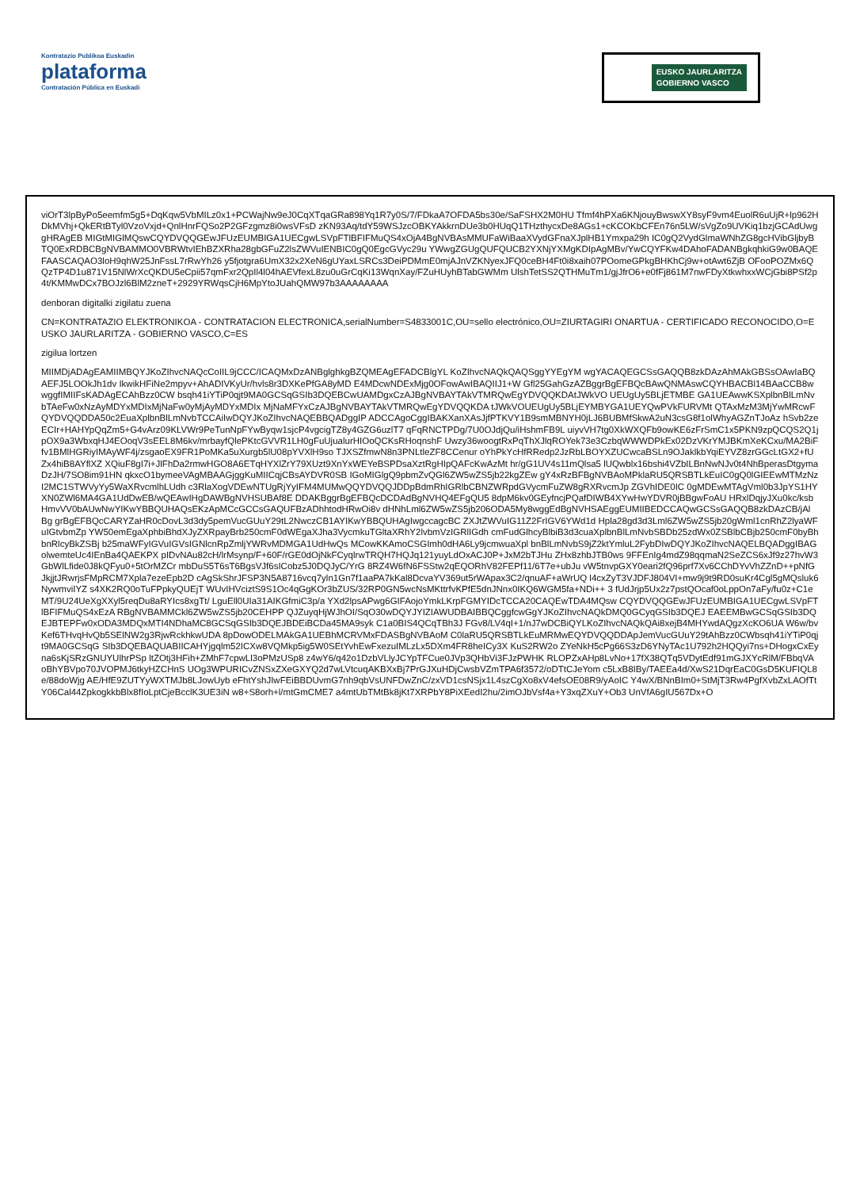Kontratazio Publikoa Euskadin
plataforma
Contratación Pública en Euskadi
EUSKO JAURLARITZA
GOBIERNO VASCO
viOrT3lpByPo5eemfm5g5+DqKqw5VbMILz0x1+PCWajNw9eJ0CqXTqaGRa898Yq1R7y0S/7/FDkaA7OFDA5bs30e/SaFSHX2M0HU Tfmf4hPXa6KNjouyBwswXY8syF9vm4EuolR6uUjR+lp962HDkMVhj+QkERtBTyl0VzoVxjd+QnlHnrFQSo2P2GFzgmz8i0wsVFsD zKN93Aq/tdY59WSJzcOBKYAkkrnDUe3b0HUqQ1THzthycxDe8AGs1+cKCOKbCFEn76n5LW/sVgZo9UVKiq1bzjGCAdUwggHRAgEB MIGtMIGlMQswCQYDVQQGEwJFUzEUMBIGA1UECgwLSVpFTlBFIFMuQS4xOjA4BgNVBAsMMUFaWiBaaXVydGFnaXJplHB1Ymxpa29h IC0gQ2VydGlmaWNhZG8gcHVibGljbyBTQ0ExRDBCBgNVBAMMO0VBRWtvIEhBZXRha28gbGFuZ2lsZWVuIENBIC0gQ0EgcGVyc29u YWwgZGUgQUFQUCB2YXNjYXMgKDIpAgMBv/YwCQYFKw4DAhoFADANBgkqhkiG9w0BAQEFAASCAQAO3loH9qhW25JnFssL7rRwYh26 y5fjotgra6UmX32x2XeN6gUYaxLSRCs3DeiPDMmE0mjAJnVZKNyexJFQ0ceBH4Ft0i8xaih07POomeGPkgBHKhCj9w+otAwt6ZjB OFooPOZMx6QQzTP4D1u871V15NlWrXcQKDU5eCpii57qmFxr2QpIl4l04hAEVfexL8zu0uGrCqKi13WqnXay/FZuHUyhBTabGWMm UlshTetSS2QTHMuTm1/gjJfrO6+e0fFj861M7nwFDyXtkwhxxWCjGbi8PSf2p4t/KMMwDCx7BOJzl6BlM2zneT+2929YRWqsCjH6MpYtoJUahQMW97b3AAAAAAAA
denboran digitalki zigilatu zuena
CN=KONTRATAZIO ELEKTRONIKOA - CONTRATACION ELECTRONICA,serialNumber=S4833001C,OU=sello electrónico,OU=ZIURTAGIRI ONARTUA - CERTIFICADO RECONOCIDO,O=EUSKO JAURLARITZA - GOBIERNO VASCO,C=ES
zigilua lortzen
MIIMDjADAgEAMIIMBQYJKoZIhvcNAQcCoIIL9jCCC/ICAQMxDzANBglghkgBZQMEAgEFADCBlgYL KoZIhvcNAQkQAQSggYYEgYM wgYACAQEGCSsGAQQB8zkDAzAhMAkGBSsOAwIaBQAEFJ5LOOkJh1dv IkwikHFiNe2mpyv+AhADIVKyUr/hvls8r3DXKePfGA8yMD E4MDcwNDExMjg0OFowAwIBAQIIJ1+W Gfl25GahGzAZBggrBgEFBQcBAwQNMAswCQYHBACBl14BAaCCB8wwggfIMIIFsKADAgECAhBzz0CW bsqh41iYTiP0qjt9MA0GCSqGSIb3DQEBCwUAMDgxCzAJBgNVBAYTAkVTMRQwEgYDVQQKDAtJWkVO UEUgUy5BLjETMBE GA1UEAwwKSXplbnBlLmNvbTAeFw0xNzAyMDYxMDIxMjNaFw0yMjAyMDYxMDIx MjNaMFYxCzAJBgNVBAYTAkVTMRQwEgYDVQQKDA tJWkVOUEUgUy5BLjEYMBYGA1UEYQwPVkFURVMt QTAxMzM3MjYwMRcwFQYDVQQDDA50c2EuaXplbnBlLmNvbTCCAiIwDQYJKoZIhvcNAQEBBQADggIP ADCCAgoCggIBAKXanXAsJjfPTKVY1B9smMBNYH0jLJ6BUBMfSkwA2uN3csG8f1olWhyAGZnTJoAz hSvb2ze ECIr+HAHYpQqZm5+G4vArz09KLVWr9PeTunNpFYwByqw1sjcP4vgcigTZ8y4GZG6uzlT7 qFqRNCTPDg/7U0OJdjQu/iHshmFB9L uiyvVH7tg0XkWXQFb9owKE6zFrSmC1x5PKN9zpQCQS2Q1j pOX9a3WbxqHJ4EOoqV3sEEL8M6kv/mrbayfQlePKtcGVVR1LH0gFuUjualurHIOoQCKsRHoqnshF Uwzy36woogtRxPqThXJlqROYek73e3CzbqWWWDPkEx02DzVKrYMJBKmXeKCxu/MA2BiFfv1BMlHGRiyIMAyWF4j/zsgaoEX9FR1PoMKa5uXurgb5lU08pYVXlH9so TJXSZfmwN8n3PNLtleZF8CCenur oYhPkYcHfRRedp2JzRbLBOYXZUCwcaBSLn9OJaklkbYqiEYVZ8zrGGcLtGX2+fUZx4hiB8AYflXZ XQiuF8gI7i+JlFhDa2rmwHGO8A6ETqHYXlZrY79XUzt9XnYxWEYeBSPDsaXztRgHIpQAFcKwAzMt hr/gG1UV4s11mQlsa5 lUQwblx16bshi4VZbILBnNwNJv0t4NhBperasDtgymaDzJH/7SO8im91HN qkxcO1bymeeVAgMBAAGjggKuMIICqjCBsAYDVR0SB IGoMIGlgQ9pbmZvQGl6ZW5wZS5jb22kgZEw gY4xRzBFBgNVBAoMPklaRU5QRSBTLkEuIC0gQ0lGIEEwMTMzNzI2MC1STWVyYy5WaXRvcmlhLUdh c3RlaXogVDEwNTUgRjYyIFM4MUMwQQYDVQQJDDpBdmRhIGRlbCBNZWRpdGVycmFuZW8gRXRvcmJp ZGVhIDE0IC 0gMDEwMTAgVml0b3JpYS1HYXN0ZWl6MA4GA1UdDwEB/wQEAwIHgDAWBgNVHSUBAf8E DDAKBggrBgEFBQcDCDAdBgNVHQ4EFgQU5 8dpM6kv0GEyfncjPQafDIWB4XYwHwYDVR0jBBgwFoAU HRxlDqjyJXu0kc/ksbHmvVV0bAUwNwYIKwYBBQUHAQsEKzApMCcGCCsGAQUFBzADhhtodHRwOi8v dHNhLml6ZW5wZS5jb206ODA5My8wggEdBgNVHSAEggEUMIIBEDCCAQwGCSsGAQQB8zkDAzCB/jAl Bg grBgEFBQcCARYZaHR0cDovL3d3dy5pemVucGUuY29tL2NwczCB1AYIKwYBBQUHAgIwgccagcBC ZXJtZWVuIG11Z2FrIGV6YWd1d Hpla28gd3d3Lml6ZW5wZS5jb20gWml1cnRhZ2lyaWFuIGtvbmZp YW50emEgaXphbiBhdXJyZXRpayBrb250cmF0dWEgaXJha3VycmkuTGltaXRhY2lvbmVzIGRlIGdh cmFudGlhcyBlbiB3d3cuaXplbnBlLmNvbSBDb25zdWx0ZSBlbCBjb250cmF0byBhbnRlcyBkZSBj b25maWFyIGVuIGVsIGNlcnRpZmljYWRvMDMGA1UdHwQs MCowKKAmoCSGImh0dHA6Ly9jcmwuaXpl bnBlLmNvbS9jZ2ktYmluL2FybDIwDQYJKoZIhvcNAQELBQADggIBAGolwemteUc4IEnBa4QAEKPX pIDvNAu82cH/lrMsynp/F+60F/rGE0dOjNkFCyqlrwTRQH7HQJq121yuyLdOxACJ0P+JxM2bTJHu ZHx8zhbJTB0ws 9FFEnIg4mdZ98qqmaN2SeZCS6xJf9z27hvW3GbWlLfide0J8kQFyu0+5tOrMZCr mbDuS5T6sT6BgsVJf6sICobz5J0DQJyC/YrG 8RZ4W6fN6FSStw2qEQORhV82FEPf11/6T7e+ubJu vW5tnvpGXY0eari2fQ96prf7Xv6CChDYvVhZZnD++pNfGJkjjtJRwrjsFMpRCM7Xpla7ezeEpb2D cAgSkShrJFSP3N5A8716vcq7yln1Gn7f1aaPA7kKal8DcvaYV369ut5rWApax3C2/qnuAF+aWrUQ l4cxZyT3VJDFJ804VI+mw9j9t9RD0suKr4Cgl5gMQsluk6NywmviIYZ s4XK2RQ0oTuFPpkyQUEjT WUvIHVciztS9S1Oc4qGgKOr3bZUS/32RP0GN5wcNsMKttrfvKPfE5dnJNnx0IKQ6WGM5fa+NDi++ 3 fUdJrjp5Ux2z7pstQOcaf0oLppOn7aFy/fu0z+C1eMT/9U24UeXgXXyl5reqDu8aRYIcs8xgTt/ LguEll0UIa31AIKGfmiC3p/a YXd2lpsAPwg6GIFAojoYmkLKrpFGMYIDcTCCA20CAQEwTDA4MQsw CQYDVQQGEwJFUzEUMBIGA1UECgwLSVpFTlBFIFMuQS4xEzA RBgNVBAMMCkl6ZW5wZS5jb20CEHPP QJZuyqHjWJhOI/SqO30wDQYJYIZIAWUDBAIBBQCggfcwGgYJKoZIhvcNAQkDMQ0GCyqGSIb3DQEJ EAEEMBwGCSqGSIb3DQEJBTEPFw0xODA3MDQxMTI4NDhaMC8GCSqGSIb3DQEJBDEiBCDa45MA9syk C1a0BIS4QCqTBh3J FGv8/LV4qI+1/nJ7wDCBiQYLKoZIhvcNAQkQAi8xejB4MHYwdAQgzXcKO6UA W6w/bvKef6THvqHvQb5SElNW2g3RjwRckhkwUDA 8pDowODELMAkGA1UEBhMCRVMxFDASBgNVBAoM C0laRU5QRSBTLkEuMRMwEQYDVQQDDApJemVucGUuY29tAhBzz0CWbsqh41iYTiP0qjt9MA0GCSqG SIb3DQEBAQUABIICAHYjgqlm52ICXw8VQMkp5ig5W0SEtYvhEwFxezuIMLzLx5DXm4FR8heICy3X KuS2RW2o ZYeNkH5cPg66S3zD6YNyTAc1U792h2HQQyi7ns+DHogxCxEyna6sKjSRzGNUYUlhrPSp ltZOtj3HFih+ZMhF7cpwLl3oPMzUSp8 z4wY6/q42o1DzbVLlyJCYpTFCue0JVp3QHbVi3FJzPWHK RLOPZxAHp8LvNo+17fX38QTq5VDytEdf91mGJXYcRlM/FBbqVAoBhYBVpo70JVOPMJ6tkyHZCHnS UOg3WPURICvZNSxZXeGXYQ2d7wLVtcuqAKBXxBj7PrGJXuHDjCwsbVZmTPA6f3572/oDTtCJeYom c5LxB8IBy/TAEEa4d/XwS21DqrEaC0GsD5KUFIQL8e/88doWjg AE/HfE9ZUTYyWXTMJb8LJowUyb eFhtYshJIwFEiBBDUvmG7nh9qbVsUNFDwZnC/zxVD1csNSjx1L4szCgXo8xV4efsOE08R9/yAoIC Y4wX/BNnBIm0+StMjT3Rw4PgfXvbZxLAOfTtY06Cal44ZpkogkkbBlx8fIoLptCjeBcclK3UE3iN w8+S8orh+l/mtGmCME7 a4mtUbTMtBk8jKt7XRPbY8PiXEedI2hu/2imOJbVsf4a+Y3xqZXuY+Ob3 UnVfA6gIU567Dx+O